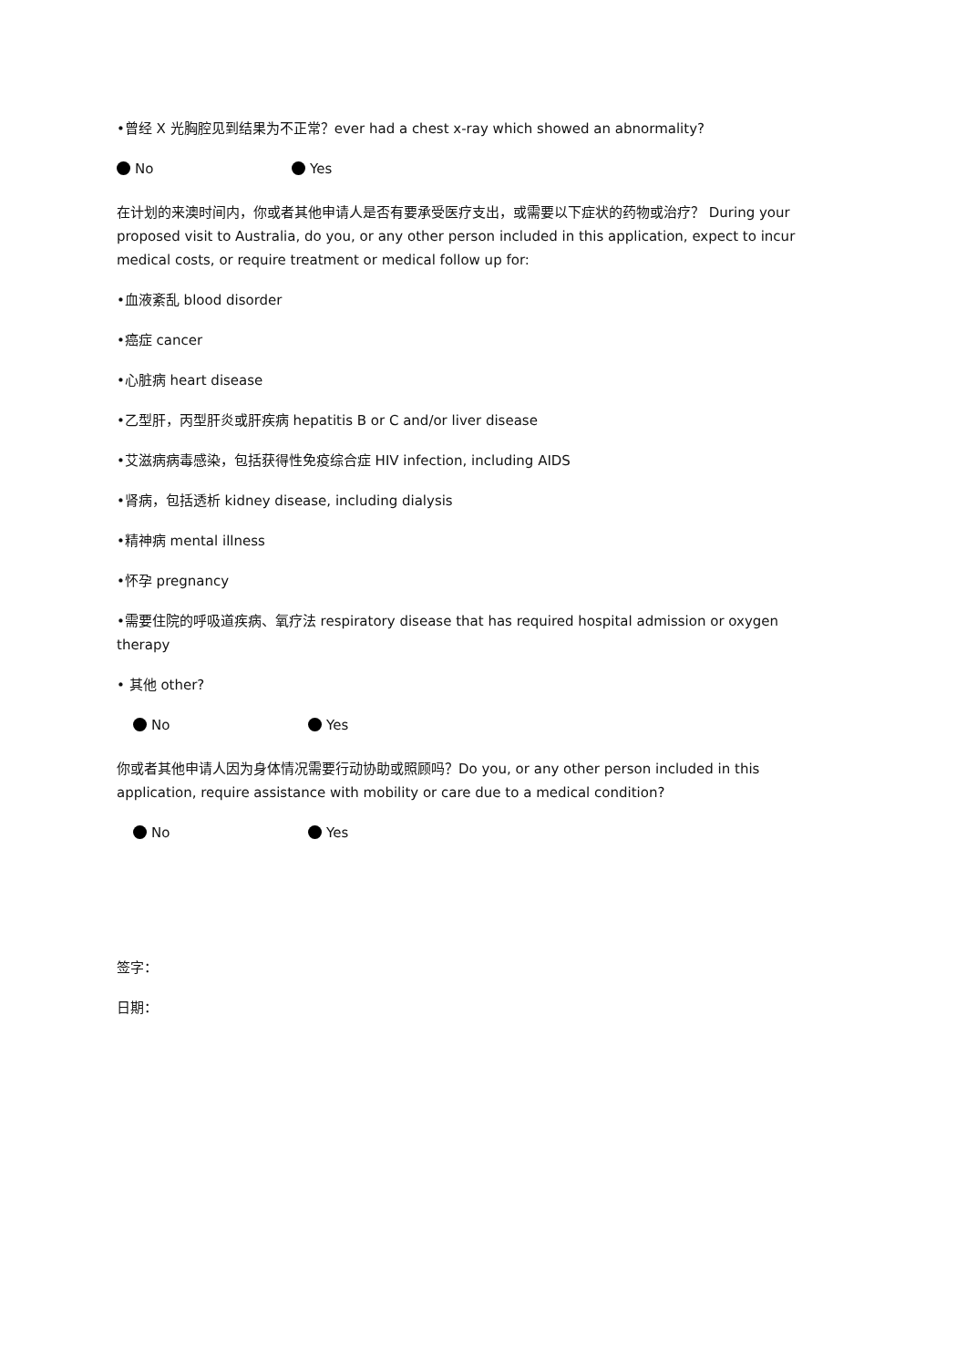•曾经 X 光胸腔见到结果为不正常？ever had a chest x-ray which showed an abnormality?
No Yes
在计划的来澳时间内，你或者其他申请人是否有要承受医疗支出，或需要以下症状的药物或治疗？ During your proposed visit to Australia, do you, or any other person included in this application, expect to incur medical costs, or require treatment or medical follow up for:
•血液紊乱 blood disorder
•癌症 cancer
•心脏病 heart disease
•乙型肝，丙型肝炎或肝疾病 hepatitis B or C and/or liver disease
•艾滋病病毒感染，包括获得性免疫综合症 HIV infection, including AIDS
•肾病，包括透析 kidney disease, including dialysis
•精神病 mental illness
•怀孕 pregnancy
•需要住院的呼吸道疾病、氧疗法 respiratory disease that has required hospital admission or oxygen therapy
• 其他 other?
No Yes
你或者其他申请人因为身体情况需要行动协助或照顾吗？Do you, or any other person included in this application, require assistance with mobility or care due to a medical condition?
No Yes
签字：
日期：